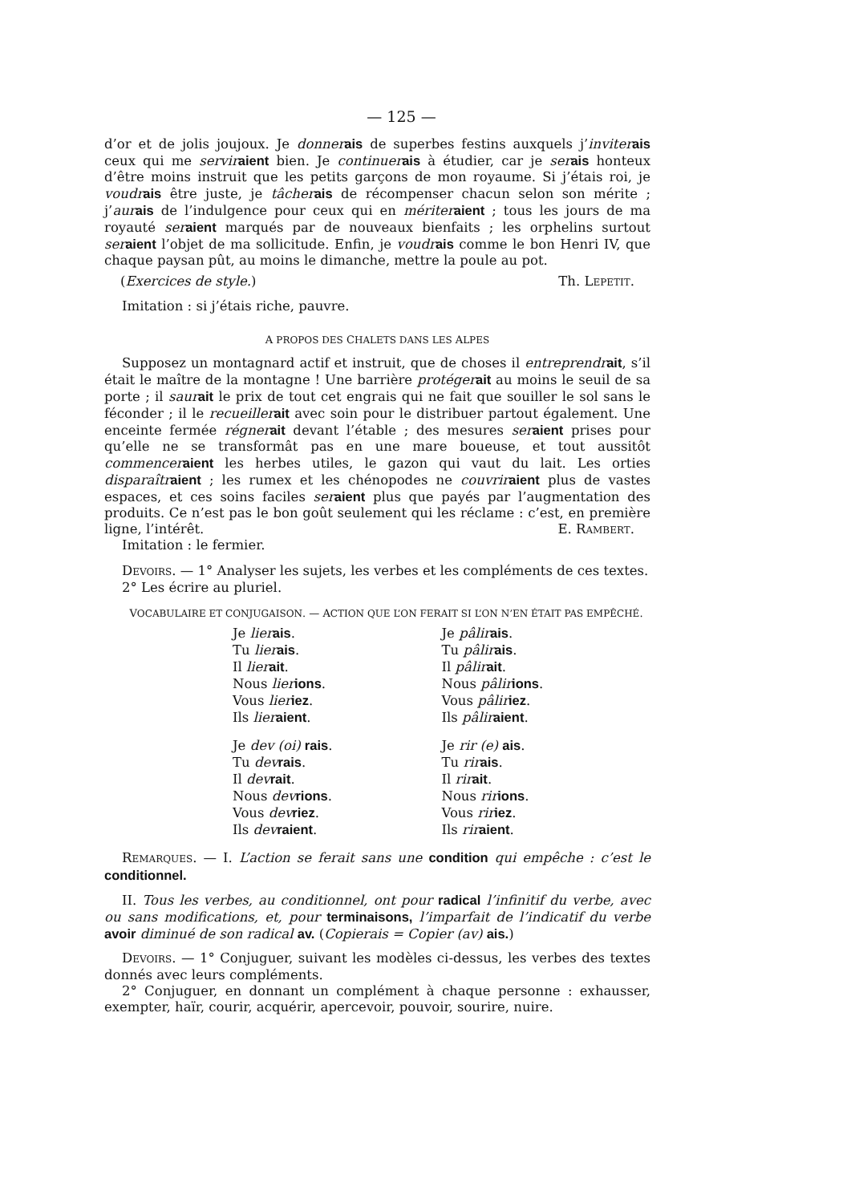— 125 —
d’or et de jolis joujoux. Je donner ais de superbes festins auxquels j’inviter ais ceux qui me servir aient bien. Je continuer ais à étudier, car je ser ais honteux d’être moins instruit que les petits garçons de mon royaume. Si j’étais roi, je voudr ais être juste, je tâcher ais de récompenser chacun selon son mérite ; j’aur ais de l’indulgence pour ceux qui en mériter aient ; tous les jours de ma royauté ser aient marqués par de nouveaux bienfaits ; les orphelins surtout ser aient l’objet de ma sollicitude. Enfin, je voudr ais comme le bon Henri IV, que chaque paysan pût, au moins le dimanche, mettre la poule au pot.
(Exercices de style.) Th. LEPETIT.
Imitation : si j’étais riche, pauvre.
A PROPOS DES CHALETS DANS LES ALPES
Supposez un montagnard actif et instruit, que de choses il entreprendr ait, s’il était le maître de la montagne ! Une barrière protéger ait au moins le seuil de sa porte ; il saur ait le prix de tout cet engrais qui ne fait que souiller le sol sans le féconder ; il le recueiller ait avec soin pour le distribuer partout également. Une enceinte fermée régner ait devant l’étable ; des mesures ser aient prises pour qu’elle ne se transformât pas en une mare boueuse, et tout aussitôt commencer aient les herbes utiles, le gazon qui vaut du lait. Les orties disparaîtr aient ; les rumex et les chénopodes ne couvrir aient plus de vastes espaces, et ces soins faciles ser aient plus que payés par l’augmentation des produits. Ce n’est pas le bon goût seulement qui les réclame : c’est, en première ligne, l’intérêt. E. RAMBERT.
Imitation : le fermier.
DEVOIRS. — 1° Analyser les sujets, les verbes et les compléments de ces textes.
2° Les écrire au pluriel.
VOCABULAIRE ET CONJUGAISON. — ACTION QUE L’ON FERAIT SI L’ON N’EN ÉTAIT PAS EMPÊCHÉ.
Je lier ais.
Tu lier ais.
Il lier ait.
Nous lier ions.
Vous lier iez.
Ils lier aient.
Je pâlir ais.
Tu pâlir ais.
Il pâlir ait.
Nous pâlir ions.
Vous pâlir iez.
Ils pâlir aient.
Je dev (oi) rais.
Tu dev rais.
Il dev rait.
Nous dev rions.
Vous dev riez.
Ils dev raient.
Je rir (e) ais.
Tu rir ais.
Il rir ait.
Nous rir ions.
Vous rir iez.
Ils rir aient.
REMARQUES. — I. L’action se ferait sans une condition qui empêche : c’est le conditionnel.
II. Tous les verbes, au conditionnel, ont pour radical l’infinitif du verbe, avec ou sans modifications, et, pour terminaisons, l’imparfait de l’indicatif du verbe avoir diminué de son radical av. (Copierais = Copier (av) ais.)
DEVOIRS. — 1° Conjuguer, suivant les modèles ci-dessus, les verbes des textes donnés avec leurs compléments.
2° Conjuguer, en donnant un complément à chaque personne : exhausser, exempter, haïr, courir, acquérir, apercevoir, pouvoir, sourire, nuire.